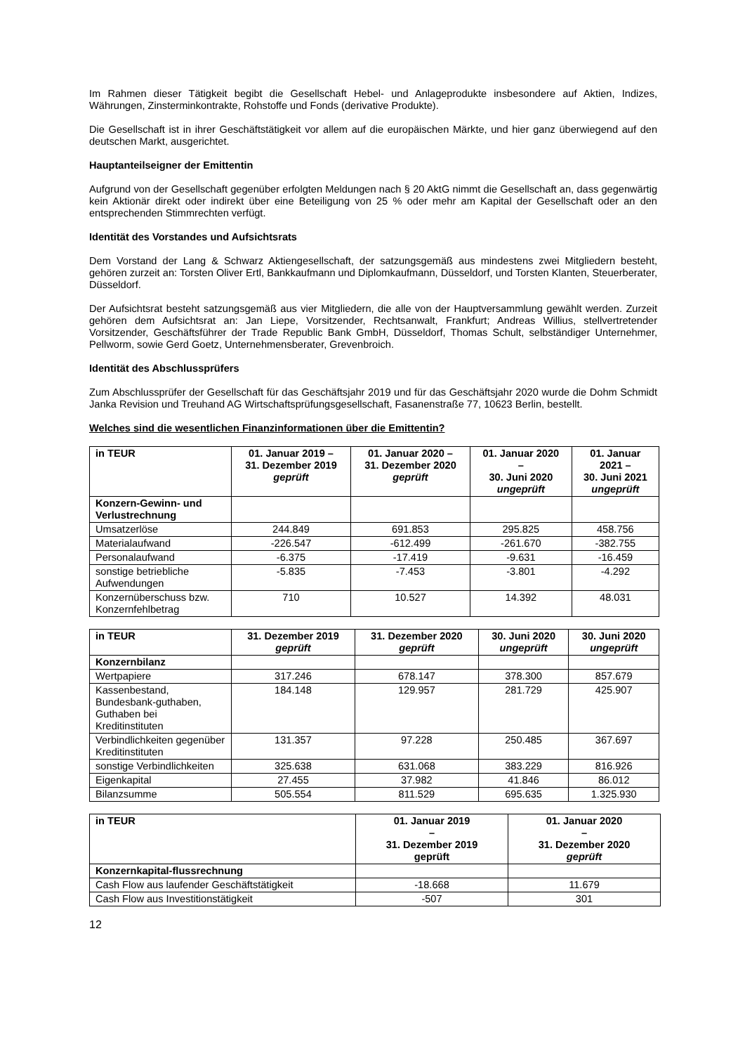Im Rahmen dieser Tätigkeit begibt die Gesellschaft Hebel- und Anlageprodukte insbesondere auf Aktien, Indizes, Währungen, Zinsterminkontrakte, Rohstoffe und Fonds (derivative Produkte).
Die Gesellschaft ist in ihrer Geschäftstätigkeit vor allem auf die europäischen Märkte, und hier ganz überwiegend auf den deutschen Markt, ausgerichtet.
Hauptanteilseigner der Emittentin
Aufgrund von der Gesellschaft gegenüber erfolgten Meldungen nach § 20 AktG nimmt die Gesellschaft an, dass gegenwärtig kein Aktionär direkt oder indirekt über eine Beteiligung von 25 % oder mehr am Kapital der Gesellschaft oder an den entsprechenden Stimmrechten verfügt.
Identität des Vorstandes und Aufsichtsrats
Dem Vorstand der Lang & Schwarz Aktiengesellschaft, der satzungsgemäß aus mindestens zwei Mitgliedern besteht, gehören zurzeit an: Torsten Oliver Ertl, Bankkaufmann und Diplomkaufmann, Düsseldorf, und Torsten Klanten, Steuerberater, Düsseldorf.
Der Aufsichtsrat besteht satzungsgemäß aus vier Mitgliedern, die alle von der Hauptversammlung gewählt werden. Zurzeit gehören dem Aufsichtsrat an: Jan Liepe, Vorsitzender, Rechtsanwalt, Frankfurt; Andreas Willius, stellvertretender Vorsitzender, Geschäftsführer der Trade Republic Bank GmbH, Düsseldorf, Thomas Schult, selbständiger Unternehmer, Pellworm, sowie Gerd Goetz, Unternehmensberater, Grevenbroich.
Identität des Abschlussprüfers
Zum Abschlussprüfer der Gesellschaft für das Geschäftsjahr 2019 und für das Geschäftsjahr 2020 wurde die Dohm Schmidt Janka Revision und Treuhand AG Wirtschaftsprüfungsgesellschaft, Fasanenstraße 77, 10623 Berlin, bestellt.
Welches sind die wesentlichen Finanzinformationen über die Emittentin?
| in TEUR | 01. Januar 2019 – 31. Dezember 2019 geprüft | 01. Januar 2020 – 31. Dezember 2020 geprüft | 01. Januar 2020 – 30. Juni 2020 ungeprüft | 01. Januar 2021 – 30. Juni 2021 ungeprüft |
| --- | --- | --- | --- | --- |
| Konzern-Gewinn- und Verlustrechnung | | | | |
| Umsatzerlöse | 244.849 | 691.853 | 295.825 | 458.756 |
| Materialaufwand | -226.547 | -612.499 | -261.670 | -382.755 |
| Personalaufwand | -6.375 | -17.419 | -9.631 | -16.459 |
| sonstige betriebliche Aufwendungen | -5.835 | -7.453 | -3.801 | -4.292 |
| Konzernüberschuss bzw. Konzernfehlbetrag | 710 | 10.527 | 14.392 | 48.031 |
| in TEUR | 31. Dezember 2019 geprüft | 31. Dezember 2020 geprüft | 30. Juni 2020 ungeprüft | 30. Juni 2020 ungeprüft |
| --- | --- | --- | --- | --- |
| Konzernbilanz | | | | |
| Wertpapiere | 317.246 | 678.147 | 378.300 | 857.679 |
| Kassenbestand, Bundesbank-guthaben, Guthaben bei Kreditinstituten | 184.148 | 129.957 | 281.729 | 425.907 |
| Verbindlichkeiten gegenüber Kreditinstituten | 131.357 | 97.228 | 250.485 | 367.697 |
| sonstige Verbindlichkeiten | 325.638 | 631.068 | 383.229 | 816.926 |
| Eigenkapital | 27.455 | 37.982 | 41.846 | 86.012 |
| Bilanzsumme | 505.554 | 811.529 | 695.635 | 1.325.930 |
| in TEUR | 01. Januar 2019 – 31. Dezember 2019 geprüft | 01. Januar 2020 – 31. Dezember 2020 geprüft |
| --- | --- | --- |
| Konzernkapital-flussrechnung | | |
| Cash Flow aus laufender Geschäftstätigkeit | -18.668 | 11.679 |
| Cash Flow aus Investitionstätigkeit | -507 | 301 |
12